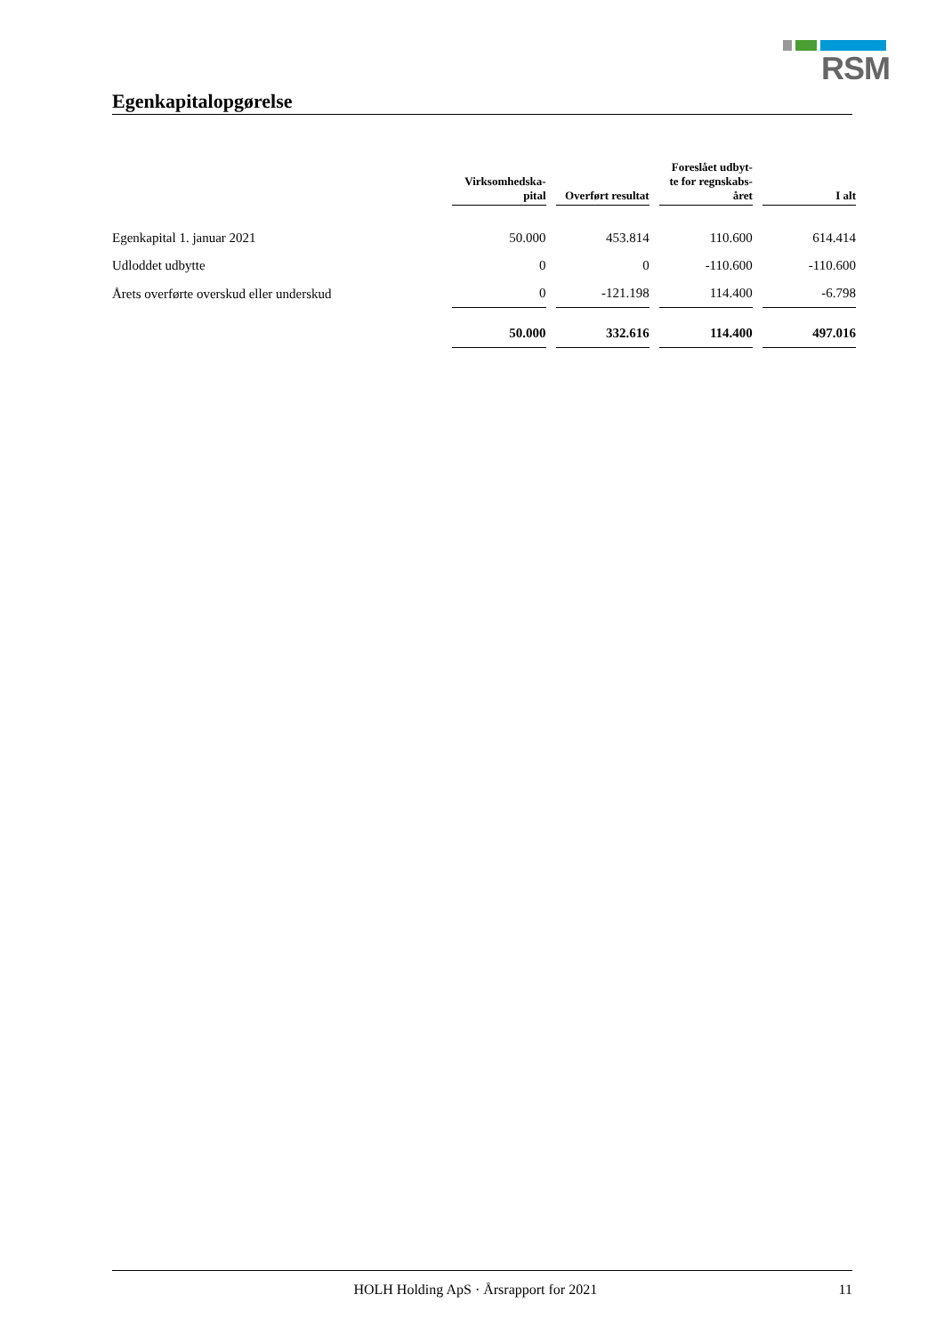RSM
Egenkapitalopgørelse
| | Virksomhedska- pital | | Overført resultat | | Foreslået udbyt- te for regnskabs- året | | I alt |
| --- | --- | --- | --- | --- | --- | --- | --- |
| Egenkapital 1. januar 2021 | 50.000 | | 453.814 | | 110.600 | | 614.414 |
| Udloddet udbytte | 0 | | 0 | | -110.600 | | -110.600 |
| Årets overførte overskud eller underskud | 0 | | -121.198 | | 114.400 | | -6.798 |
| | 50.000 | | 332.616 | | 114.400 | | 497.016 |
HOLH Holding ApS · Årsrapport for 2021 11